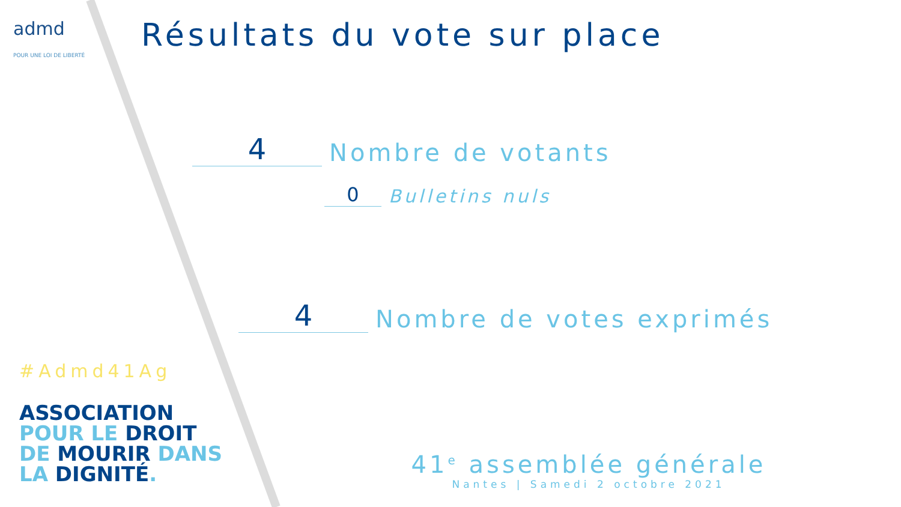admd
POUR UNE LOI DE LIBERTÉ
Résultats du vote sur place
4
Nombre de votants
0
Bulletins nuls
4
Nombre de votes exprimés
#Admd41Ag
ASSOCIATION
POUR LE DROIT
DE MOURIR DANS
LA DIGNITÉ.
41<sup>e</sup> assemblée générale
Nantes | Samedi 2 octobre 2021